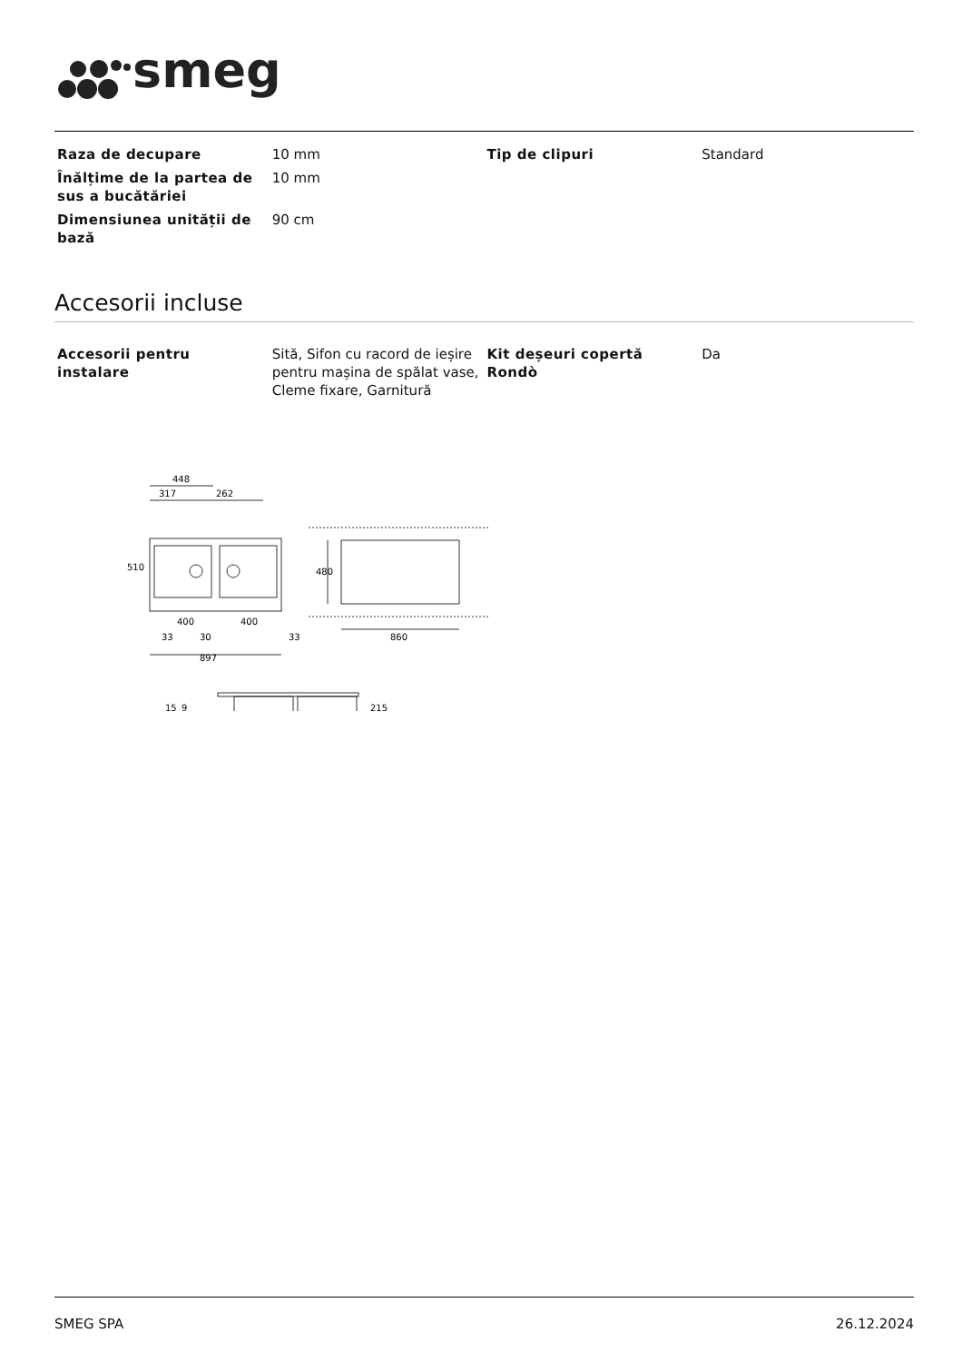smeg
| Raza de decupare | 10 mm | Tip de clipuri | Standard |
| Înălțime de la partea de sus a bucătăriei | 10 mm | | |
| Dimensiunea unității de bază | 90 cm | | |
Accesorii incluse
| Accesorii pentru instalare | Sită, Sifon cu racord de ieșire pentru mașina de spălat vase, Cleme fixare, Garnitură | Kit deșeuri copertă Rondò | Da |
448
317
262
510
400
400
33
30
33
897
860
480
15
9
215
SMEG SPA 26.12.2024